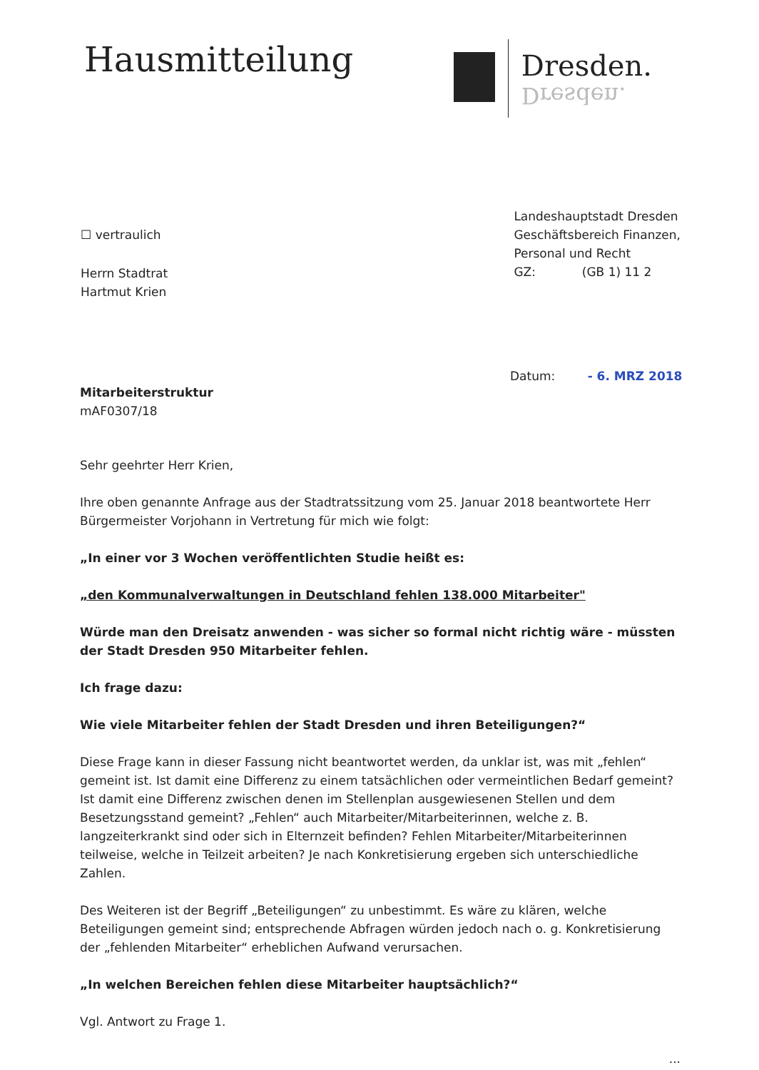Hausmitteilung
Dresden.
Dresden.
☐ vertraulich
Herrn Stadtrat
Hartmut Krien
Landeshauptstadt Dresden
Geschäftsbereich Finanzen,
Personal und Recht
GZ: (GB 1) 11 2
Datum: - 6. MRZ 2018
Mitarbeiterstruktur
mAF0307/18
Sehr geehrter Herr Krien,
Ihre oben genannte Anfrage aus der Stadtratssitzung vom 25. Januar 2018 beantwortete Herr Bürgermeister Vorjohann in Vertretung für mich wie folgt:
„In einer vor 3 Wochen veröffentlichten Studie heißt es:
„den Kommunalverwaltungen in Deutschland fehlen 138.000 Mitarbeiter"
Würde man den Dreisatz anwenden - was sicher so formal nicht richtig wäre - müssten der Stadt Dresden 950 Mitarbeiter fehlen.
Ich frage dazu:
Wie viele Mitarbeiter fehlen der Stadt Dresden und ihren Beteiligungen?“
Diese Frage kann in dieser Fassung nicht beantwortet werden, da unklar ist, was mit „fehlen“ gemeint ist. Ist damit eine Differenz zu einem tatsächlichen oder vermeintlichen Bedarf gemeint? Ist damit eine Differenz zwischen denen im Stellenplan ausgewiesenen Stellen und dem Besetzungsstand gemeint? „Fehlen“ auch Mitarbeiter/Mitarbeiterinnen, welche z. B. langzeiterkrankt sind oder sich in Elternzeit befinden? Fehlen Mitarbeiter/Mitarbeiterinnen teilweise, welche in Teilzeit arbeiten? Je nach Konkretisierung ergeben sich unterschiedliche Zahlen.
Des Weiteren ist der Begriff „Beteiligungen“ zu unbestimmt. Es wäre zu klären, welche Beteiligungen gemeint sind; entsprechende Abfragen würden jedoch nach o. g. Konkretisierung der „fehlenden Mitarbeiter“ erheblichen Aufwand verursachen.
„In welchen Bereichen fehlen diese Mitarbeiter hauptsächlich?“
Vgl. Antwort zu Frage 1.
...